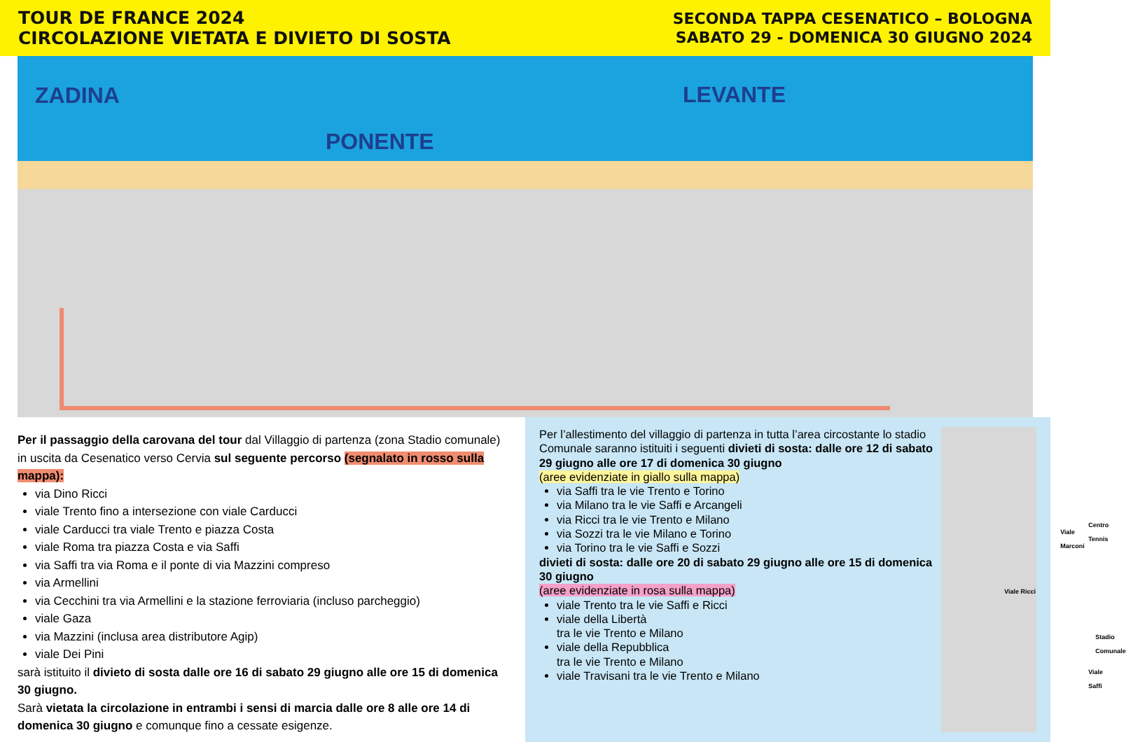TOUR DE FRANCE 2024
CIRCOLAZIONE VIETATA E DIVIETO DI SOSTA
SECONDA TAPPA CESENATICO – BOLOGNA
SABATO 29 - DOMENICA 30 GIUGNO 2024
ZADINA
LEVANTE
PONENTE
Per il passaggio della carovana del tour dal Villaggio di partenza (zona Stadio comunale) in uscita da Cesenatico verso Cervia sul seguente percorso (segnalato in rosso sulla mappa):
via Dino Ricci
viale Trento fino a intersezione con viale Carducci
viale Carducci tra viale Trento e piazza Costa
viale Roma tra piazza Costa e via Saffi
via Saffi tra via Roma e il ponte di via Mazzini compreso
via Armellini
via Cecchini tra via Armellini e la stazione ferroviaria (incluso parcheggio)
viale Gaza
via Mazzini (inclusa area distributore Agip)
viale Dei Pini
sarà istituito il divieto di sosta dalle ore 16 di sabato 29 giugno alle ore 15 di domenica 30 giugno.
Sarà vietata la circolazione in entrambi i sensi di marcia dalle ore 8 alle ore 14 di domenica 30 giugno e comunque fino a cessate esigenze.
Per l’allestimento del villaggio di partenza in tutta l’area circostante lo stadio Comunale saranno istituiti i seguenti divieti di sosta: dalle ore 12 di sabato 29 giugno alle ore 17 di domenica 30 giugno
(aree evidenziate in giallo sulla mappa)
via Saffi tra le vie Trento e Torino
via Milano tra le vie Saffi e Arcangeli
via Ricci tra le vie Trento e Milano
via Sozzi tra le vie Milano e Torino
via Torino tra le vie Saffi e Sozzi
divieti di sosta: dalle ore 20 di sabato 29 giugno alle ore 15 di domenica 30 giugno
(aree evidenziate in rosa sulla mappa)
viale Trento tra le vie Saffi e Ricci
viale della Libertà
tra le vie Trento e Milano
viale della Repubblica
tra le vie Trento e Milano
viale Travisani tra le vie Trento e Milano
Viale Marconi
Centro Tennis
Viale Ricci
Stadio Comunale
Viale Saffi